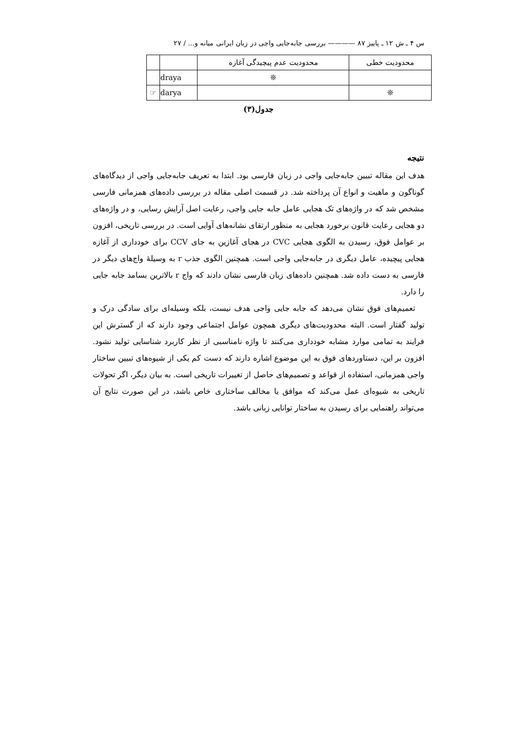س ۴ ـ ش ۱۲ ـ پاییز ۸۷ ———— بررسی جابه‌جایی واجی در زبان ایرانی میانه و... / ۲۷
| محدودیت خطی | محدودیت عدم پیچیدگی آغازه | | |
| | ❊ | draya | |
| ❊ | | darya | ☞ |
جدول(۳)
نتیجه
هدف این مقاله تبیین جابه‌جایی واجی در زبان فارسی بود. ابتدا به تعریف جابه‌جایی واجی از دیدگاه‌های گوناگون و ماهیت و انواع آن پرداخته شد. در قسمت اصلی مقاله در بررسی داده‌های همزمانی فارسی مشخص شد که در واژه‌های تک هجایی عامل جابه جایی واجی، رعایت اصل آرایش رسایی، و در واژه‌های دو هجایی رعایت قانون برخورد هجایی به منظور ارتقای نشانه‌های آوایی است. در بررسی تاریخی، افزون بر عوامل فوق، رسیدن به الگوی هجایی CVC در هجای آغازین به جای CCV برای خودداری از آغازه هجایی پیچیده، عامل دیگری در جابه‌جایی واجی است. همچنین الگوی جذب r به وسیلهٔ واج‌های دیگر در فارسی به دست داده شد. همچنین داده‌های زبان فارسی نشان دادند که واج r بالاترین بسامد جابه جایی را دارد.
تعمیم‌های فوق نشان می‌دهد که جابه جایی واجی هدف نیست، بلکه وسیله‌ای برای سادگی درک و تولید گفتار است. البته محدودیت‌های دیگری همچون عوامل اجتماعی وجود دارند که از گسترش این فرایند به تمامی موارد مشابه خودداری می‌کنند تا واژه نامناسبی از نظر کاربرد شناسایی تولید نشود. افزون بر این، دستاوردهای فوق به این موضوع اشاره دارند که دست کم یکی از شیوه‌های تبیین ساختار واجی همزمانی، استفاده از قواعد و تصمیم‌های حاصل از تغییرات تاریخی است. به بیان دیگر، اگر تحولات تاریخی به شیوه‌ای عمل می‌کند که موافق یا مخالف ساختاری خاص باشد، در این صورت نتایج آن می‌تواند راهنمایی برای رسیدن به ساختار توانایی زبانی باشد.